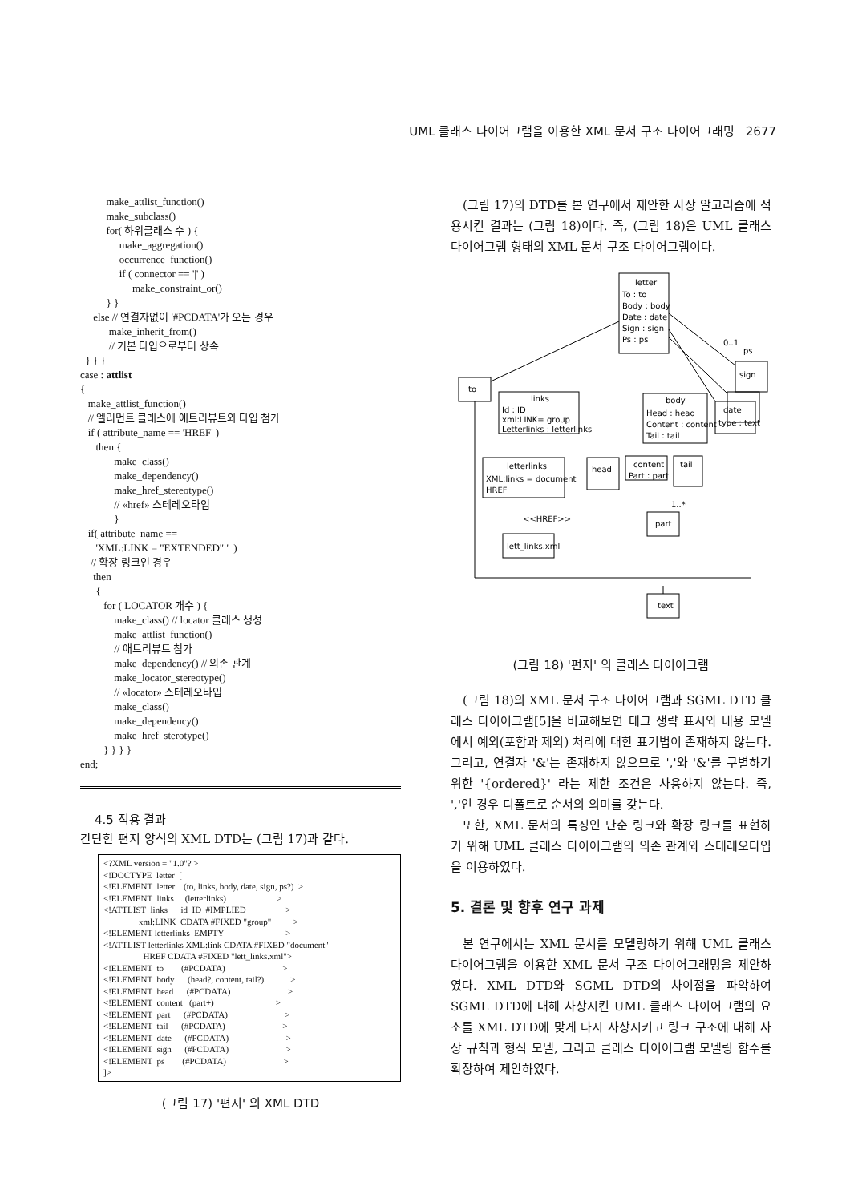UML 클래스 다이어그램을 이용한 XML 문서 구조 다이어그래밍 2677
          make_attlist_function()
          make_subclass()
          for( 하위클래스 수 ) {
               make_aggregation()
               occurrence_function()
               if ( connector == '|' )
                    make_constraint_or()
          } }
     else // 연결자없이 '#PCDATA'가 오는 경우
           make_inherit_from()
           // 기본 타입으로부터 상속
  } } }
case : attlist
{
   make_attlist_function()
   // 엘리먼트 클래스에 애트리뷰트와 타입 첨가
   if ( attribute_name == 'HREF' )
      then {
             make_class()
             make_dependency()
             make_href_stereotype()
             // «href» 스테레오타입
             }
   if( attribute_name ==
      'XML:LINK = "EXTENDED" '  )
    // 확장 링크인 경우
     then
      {
         for ( LOCATOR 개수 ) {
             make_class() // locator 클래스 생성
             make_attlist_function()
             // 애트리뷰트 첨가
             make_dependency() // 의존 관계
             make_locator_stereotype()
             // «locator» 스테레오타입
             make_class()
             make_dependency()
             make_href_sterotype()
         } } } }
end;
4.5 적용 결과
간단한 편지 양식의 XML DTD는 (그림 17)과 같다.
<?XML version = "1.0"? >
<!DOCTYPE  letter  [
<!ELEMENT  letter    (to, links, body, date, sign, ps?)  >
<!ELEMENT  links     (letterlinks)                       >
<!ATTLIST  links      id  ID  #IMPLIED                  >
                xml:LINK  CDATA #FIXED "group"          >
<!ELEMENT letterlinks  EMPTY                            >
<!ATTLIST letterlinks XML:link CDATA #FIXED "document"
                  HREF CDATA #FIXED "lett_links.xml">
<!ELEMENT  to        (#PCDATA)                          >
<!ELEMENT  body      (head?, content, tail?)            >
<!ELEMENT  head      (#PCDATA)                          >
<!ELEMENT  content   (part+)                            >
<!ELEMENT  part      (#PCDATA)                          >
<!ELEMENT  tail      (#PCDATA)                          >
<!ELEMENT  date      (#PCDATA)                          >
<!ELEMENT  sign      (#PCDATA)                          >
<!ELEMENT  ps        (#PCDATA)                          >
]>
(그림 17) '편지' 의 XML DTD
(그림 17)의 DTD를 본 연구에서 제안한 사상 알고리즘에 적용시킨 결과는 (그림 18)이다. 즉, (그림 18)은 UML 클래스 다이어그램 형태의 XML 문서 구조 다이어그램이다.
letter
To : to
Body : body
Date : date
Sign : sign
Ps : ps
to
links
Id : ID
xml:LINK= group
Letterlinks : letterlinks
body
Head : head
Content : content
Tail : tail
date
type : text
sign
ps
0..1
letterlinks
XML:links = document
HREF
head
content
Part : part
tail
1..*
part
<<HREF>>
lett_links.xml
text
(그림 18) '편지' 의 클래스 다이어그램
(그림 18)의 XML 문서 구조 다이어그램과 SGML DTD 클래스 다이어그램[5]을 비교해보면 태그 생략 표시와 내용 모델에서 예외(포함과 제외) 처리에 대한 표기법이 존재하지 않는다. 그리고, 연결자 '&'는 존재하지 않으므로 ','와 '&'를 구별하기 위한 '{ordered}' 라는 제한 조건은 사용하지 않는다. 즉, ','인 경우 디폴트로 순서의 의미를 갖는다.
또한, XML 문서의 특징인 단순 링크와 확장 링크를 표현하기 위해 UML 클래스 다이어그램의 의존 관계와 스테레오타입을 이용하였다.
5. 결론 및 향후 연구 과제
본 연구에서는 XML 문서를 모델링하기 위해 UML 클래스 다이어그램을 이용한 XML 문서 구조 다이어그래밍을 제안하였다. XML DTD와 SGML DTD의 차이점을 파악하여 SGML DTD에 대해 사상시킨 UML 클래스 다이어그램의 요소를 XML DTD에 맞게 다시 사상시키고 링크 구조에 대해 사상 규칙과 형식 모델, 그리고 클래스 다이어그램 모델링 함수를 확장하여 제안하였다.